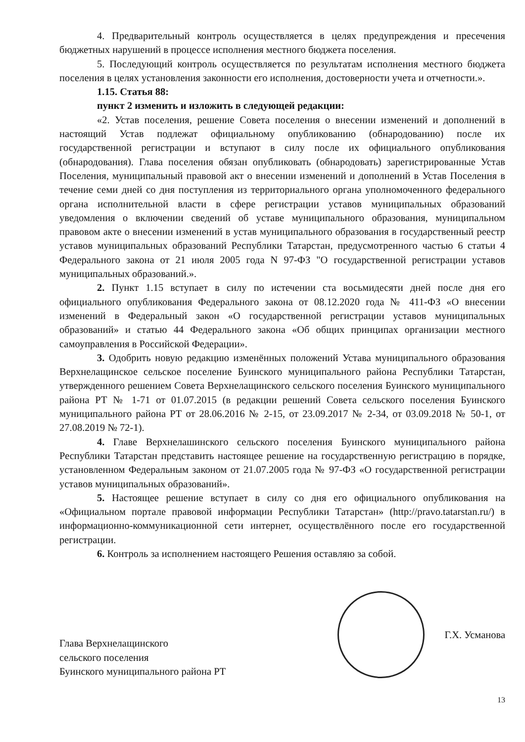4. Предварительный контроль осуществляется в целях предупреждения и пресечения бюджетных нарушений в процессе исполнения местного бюджета поселения.
5. Последующий контроль осуществляется по результатам исполнения местного бюджета поселения в целях установления законности его исполнения, достоверности учета и отчетности.».
1.15. Статья 88:
пункт 2 изменить и изложить в следующей редакции:
«2. Устав поселения, решение Совета поселения о внесении изменений и дополнений в настоящий Устав подлежат официальному опубликованию (обнародованию) после их государственной регистрации и вступают в силу после их официального опубликования (обнародования). Глава поселения обязан опубликовать (обнародовать) зарегистрированные Устав Поселения, муниципальный правовой акт о внесении изменений и дополнений в Устав Поселения в течение семи дней со дня поступления из территориального органа уполномоченного федерального органа исполнительной власти в сфере регистрации уставов муниципальных образований уведомления о включении сведений об уставе муниципального образования, муниципальном правовом акте о внесении изменений в устав муниципального образования в государственный реестр уставов муниципальных образований Республики Татарстан, предусмотренного частью 6 статьи 4 Федерального закона от 21 июля 2005 года N 97-ФЗ "О государственной регистрации уставов муниципальных образований.».
2. Пункт 1.15 вступает в силу по истечении ста восьмидесяти дней после дня его официального опубликования Федерального закона от 08.12.2020 года № 411-ФЗ «О внесении изменений в Федеральный закон «О государственной регистрации уставов муниципальных образований» и статью 44 Федерального закона «Об общих принципах организации местного самоуправления в Российской Федерации».
3. Одобрить новую редакцию изменённых положений Устава муниципального образования Верхнелащинское сельское поселение Буинского муниципального района Республики Татарстан, утвержденного решением Совета Верхнелащинского сельского поселения Буинского муниципального района РТ № 1-71 от 01.07.2015 (в редакции решений Совета сельского поселения Буинского муниципального района РТ от 28.06.2016 № 2-15, от 23.09.2017 № 2-34, от 03.09.2018 № 50-1, от 27.08.2019 № 72-1).
4. Главе Верхнелашинского сельского поселения Буинского муниципального района Республики Татарстан представить настоящее решение на государственную регистрацию в порядке, установленном Федеральным законом от 21.07.2005 года № 97-ФЗ «О государственной регистрации уставов муниципальных образований».
5. Настоящее решение вступает в силу со дня его официального опубликования на «Официальном портале правовой информации Республики Татарстан» (http://pravo.tatarstan.ru/) в информационно-коммуникационной сети интернет, осуществлённого после его государственной регистрации.
6. Контроль за исполнением настоящего Решения оставляю за собой.
Глава Верхнелащинского
сельского поселения
Буинского муниципального района РТ
Г.Х. Усманова
13